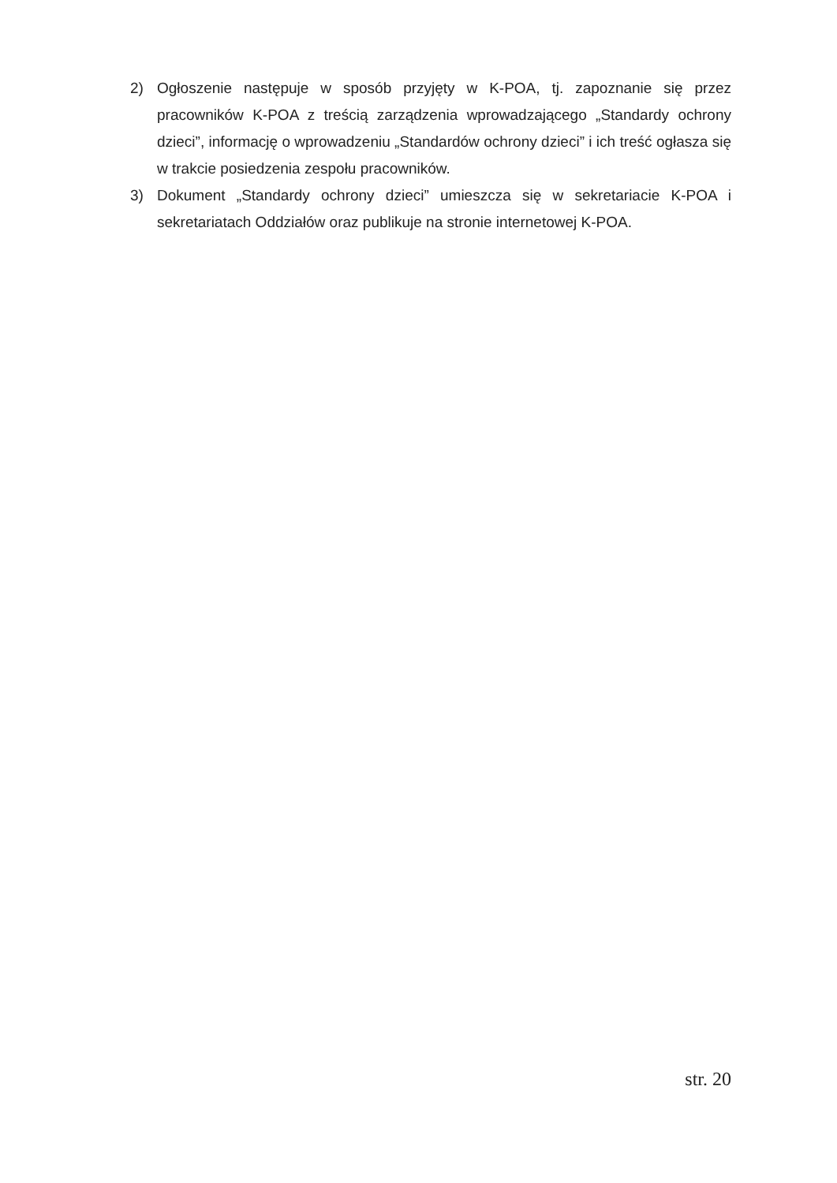2) Ogłoszenie następuje w sposób przyjęty w K-POA, tj. zapoznanie się przez pracowników K-POA z treścią zarządzenia wprowadzającego „Standardy ochrony dzieci”, informację o wprowadzeniu „Standardów ochrony dzieci” i ich treść ogłasza się w trakcie posiedzenia zespołu pracowników.
3) Dokument „Standardy ochrony dzieci” umieszcza się w sekretariacie K-POA i sekretariatach Oddziałów oraz publikuje na stronie internetowej K-POA.
str. 20